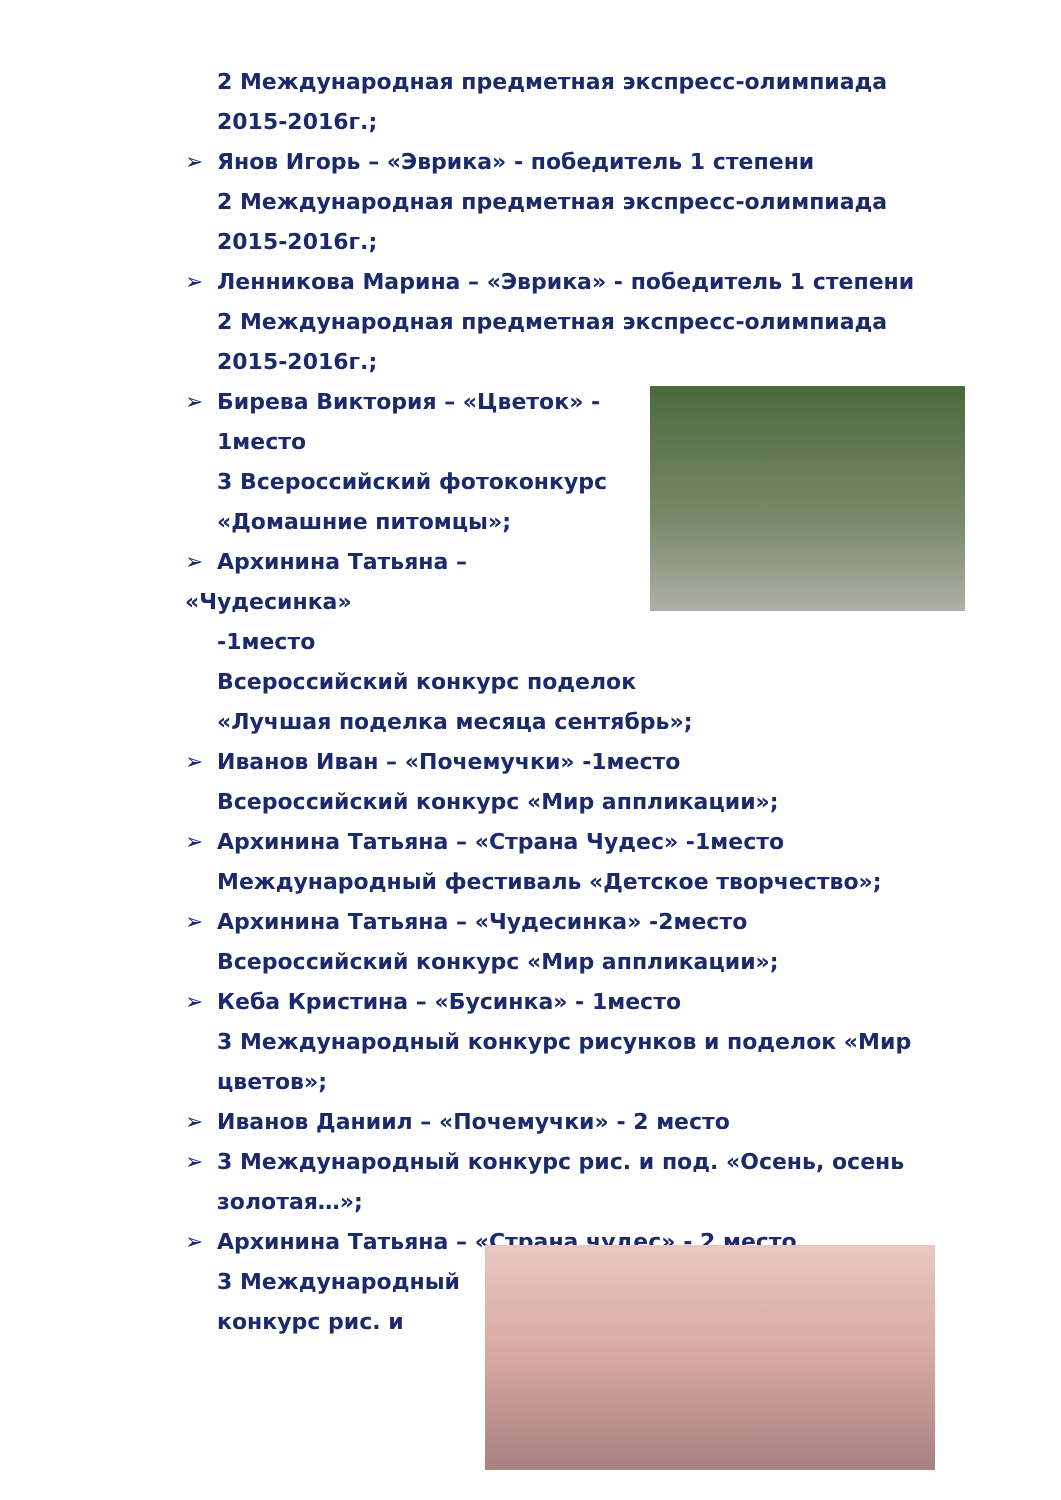2 Международная предметная экспресс-олимпиада 2015-2016г.;
➢ Янов Игорь – «Эврика» - победитель 1 степени
2 Международная предметная экспресс-олимпиада 2015-2016г.;
➢ Ленникова Марина – «Эврика» - победитель 1 степени
2 Международная предметная экспресс-олимпиада 2015-2016г.;
➢ Бирева Виктория – «Цветок» -
1место
3 Всероссийский фотоконкурс
«Домашние питомцы»;
➢ Архинина Татьяна – «Чудесинка»
-1место
Всероссийский конкурс поделок
«Лучшая поделка месяца сентябрь»;
➢ Иванов Иван – «Почемучки» -1место
Всероссийский конкурс «Мир аппликации»;
➢ Архинина Татьяна – «Страна Чудес» -1место
Международный фестиваль «Детское творчество»;
➢ Архинина Татьяна – «Чудесинка» -2место
Всероссийский конкурс «Мир аппликации»;
➢ Кеба Кристина – «Бусинка» - 1место
3 Международный конкурс рисунков и поделок «Мир цветов»;
➢ Иванов Даниил – «Почемучки» - 2 место
➢ 3 Международный конкурс рис. и под. «Осень, осень
золотая…»;
➢ Архинина Татьяна – «Страна чудес» - 2 место
3 Международный
конкурс рис. и